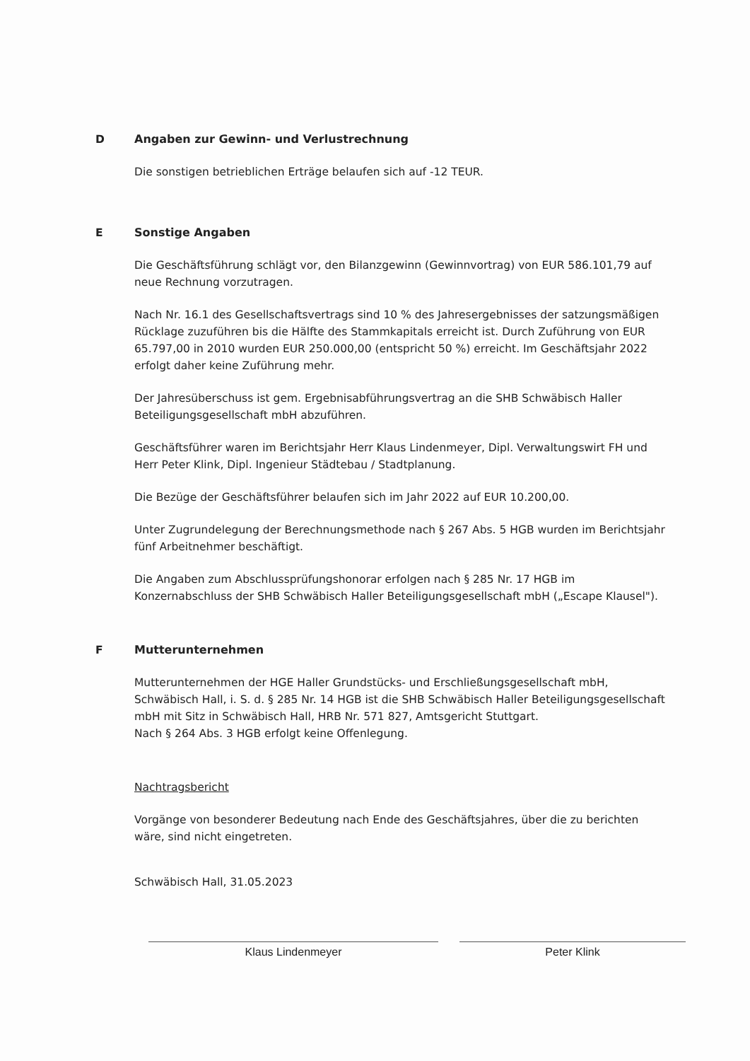D Angaben zur Gewinn- und Verlustrechnung
Die sonstigen betrieblichen Erträge belaufen sich auf -12 TEUR.
E Sonstige Angaben
Die Geschäftsführung schlägt vor, den Bilanzgewinn (Gewinnvortrag) von EUR 586.101,79 auf neue Rechnung vorzutragen.
Nach Nr. 16.1 des Gesellschaftsvertrags sind 10 % des Jahresergebnisses der satzungsmäßigen Rücklage zuzuführen bis die Hälfte des Stammkapitals erreicht ist. Durch Zuführung von EUR 65.797,00 in 2010 wurden EUR 250.000,00 (entspricht 50 %) erreicht. Im Geschäftsjahr 2022 erfolgt daher keine Zuführung mehr.
Der Jahresüberschuss ist gem. Ergebnisabführungsvertrag an die SHB Schwäbisch Haller Beteiligungsgesellschaft mbH abzuführen.
Geschäftsführer waren im Berichtsjahr Herr Klaus Lindenmeyer, Dipl. Verwaltungswirt FH und Herr Peter Klink, Dipl. Ingenieur Städtebau / Stadtplanung.
Die Bezüge der Geschäftsführer belaufen sich im Jahr 2022 auf EUR 10.200,00.
Unter Zugrundelegung der Berechnungsmethode nach § 267 Abs. 5 HGB wurden im Berichtsjahr fünf Arbeitnehmer beschäftigt.
Die Angaben zum Abschlussprüfungshonorar erfolgen nach § 285 Nr. 17 HGB im Konzernabschluss der SHB Schwäbisch Haller Beteiligungsgesellschaft mbH („Escape Klausel").
F Mutterunternehmen
Mutterunternehmen der HGE Haller Grundstücks- und Erschließungsgesellschaft mbH, Schwäbisch Hall, i. S. d. § 285 Nr. 14 HGB ist die SHB Schwäbisch Haller Beteiligungsgesellschaft mbH mit Sitz in Schwäbisch Hall, HRB Nr. 571 827, Amtsgericht Stuttgart.
Nach § 264 Abs. 3 HGB erfolgt keine Offenlegung.
Nachtragsbericht
Vorgänge von besonderer Bedeutung nach Ende des Geschäftsjahres, über die zu berichten wäre, sind nicht eingetreten.
Schwäbisch Hall, 31.05.2023
Klaus Lindenmeyer Peter Klink